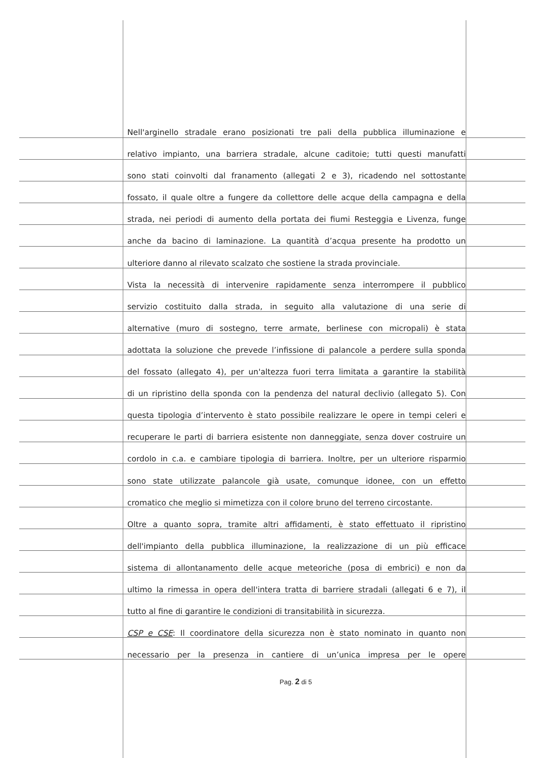Nell'arginello stradale erano posizionati tre pali della pubblica illuminazione e
relativo impianto, una barriera stradale, alcune caditoie; tutti questi manufatti
sono stati coinvolti dal franamento (allegati 2 e 3), ricadendo nel sottostante
fossato, il quale oltre a fungere da collettore delle acque della campagna e della
strada, nei periodi di aumento della portata dei fiumi Resteggia e Livenza, funge
anche da bacino di laminazione. La quantità d’acqua presente ha prodotto un
ulteriore danno al rilevato scalzato che sostiene la strada provinciale.
Vista la necessità di intervenire rapidamente senza interrompere il pubblico
servizio costituito dalla strada, in seguito alla valutazione di una serie di
alternative (muro di sostegno, terre armate, berlinese con micropali) è stata
adottata la soluzione che prevede l’infissione di palancole a perdere sulla sponda
del fossato (allegato 4), per un'altezza fuori terra limitata a garantire la stabilità
di un ripristino della sponda con la pendenza del natural declivio (allegato 5). Con
questa tipologia d’intervento è stato possibile realizzare le opere in tempi celeri e
recuperare le parti di barriera esistente non danneggiate, senza dover costruire un
cordolo in c.a. e cambiare tipologia di barriera. Inoltre, per un ulteriore risparmio
sono state utilizzate palancole già usate, comunque idonee, con un effetto
cromatico che meglio si mimetizza con il colore bruno del terreno circostante.
Oltre a quanto sopra, tramite altri affidamenti, è stato effettuato il ripristino
dell'impianto della pubblica illuminazione, la realizzazione di un più efficace
sistema di allontanamento delle acque meteoriche (posa di embrici) e non da
ultimo la rimessa in opera dell'intera tratta di barriere stradali (allegati 6 e 7), il
tutto al fine di garantire le condizioni di transitabilità in sicurezza.
CSP e CSE: Il coordinatore della sicurezza non è stato nominato in quanto non
necessario per la presenza in cantiere di un’unica impresa per le opere
Pag. 2 di 5